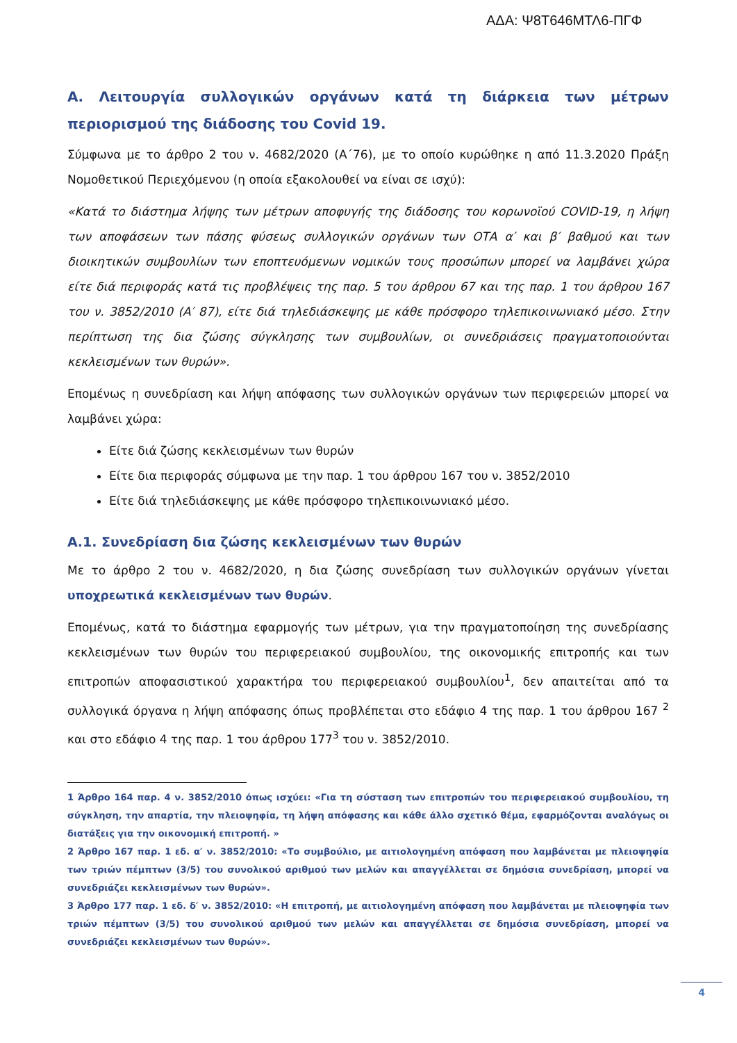ΑΔΑ: Ψ8Τ646ΜΤΛ6-ΠΓΦ
Α. Λειτουργία συλλογικών οργάνων κατά τη διάρκεια των μέτρων περιορισμού της διάδοσης του Covid 19.
Σύμφωνα με το άρθρο 2 του ν. 4682/2020 (Α΄76), με το οποίο κυρώθηκε η από 11.3.2020 Πράξη Νομοθετικού Περιεχόμενου (η οποία εξακολουθεί να είναι σε ισχύ):
«Κατά το διάστημα λήψης των μέτρων αποφυγής της διάδοσης του κορωνοϊού COVID-19, η λήψη των αποφάσεων των πάσης φύσεως συλλογικών οργάνων των ΟΤΑ α′ και β′ βαθμού και των διοικητικών συμβουλίων των εποπτευόμενων νομικών τους προσώπων μπορεί να λαμβάνει χώρα είτε διά περιφοράς κατά τις προβλέψεις της παρ. 5 του άρθρου 67 και της παρ. 1 του άρθρου 167 του ν. 3852/2010 (Α′ 87), είτε διά τηλεδιάσκεψης με κάθε πρόσφορο τηλεπικοινωνιακό μέσο. Στην περίπτωση της δια ζώσης σύγκλησης των συμβουλίων, οι συνεδριάσεις πραγματοποιούνται κεκλεισμένων των θυρών».
Επομένως η συνεδρίαση και λήψη απόφασης των συλλογικών οργάνων των περιφερειών μπορεί να λαμβάνει χώρα:
Είτε διά ζώσης κεκλεισμένων των θυρών
Είτε δια περιφοράς σύμφωνα με την παρ. 1 του άρθρου 167 του ν. 3852/2010
Είτε διά τηλεδιάσκεψης με κάθε πρόσφορο τηλεπικοινωνιακό μέσο.
Α.1. Συνεδρίαση δια ζώσης κεκλεισμένων των θυρών
Με το άρθρο 2 του ν. 4682/2020, η δια ζώσης συνεδρίαση των συλλογικών οργάνων γίνεται υποχρεωτικά κεκλεισμένων των θυρών.
Επομένως, κατά το διάστημα εφαρμογής των μέτρων, για την πραγματοποίηση της συνεδρίασης κεκλεισμένων των θυρών του περιφερειακού συμβουλίου, της οικονομικής επιτροπής και των επιτροπών αποφασιστικού χαρακτήρα του περιφερειακού συμβουλίου<sup>1</sup>, δεν απαιτείται από τα συλλογικά όργανα η λήψη απόφασης όπως προβλέπεται στο εδάφιο 4 της παρ. 1 του άρθρου 167 <sup>2</sup> και στο εδάφιο 4 της παρ. 1 του άρθρου 177<sup>3</sup> του ν. 3852/2010.
1 Άρθρο 164 παρ. 4 ν. 3852/2010 όπως ισχύει: «Για τη σύσταση των επιτροπών του περιφερειακού συμβουλίου, τη σύγκληση, την απαρτία, την πλειοψηφία, τη λήψη απόφασης και κάθε άλλο σχετικό θέμα, εφαρμόζονται αναλόγως οι διατάξεις για την οικονομική επιτροπή. »
2 Άρθρο 167 παρ. 1 εδ. α′ ν. 3852/2010: «Το συμβούλιο, με αιτιολογημένη απόφαση που λαμβάνεται με πλειοψηφία των τριών πέμπτων (3/5) του συνολικού αριθμού των μελών και απαγγέλλεται σε δημόσια συνεδρίαση, μπορεί να συνεδριάζει κεκλεισμένων των θυρών».
3 Άρθρο 177 παρ. 1 εδ. δ′ ν. 3852/2010: «Η επιτροπή, με αιτιολογημένη απόφαση που λαμβάνεται με πλειοψηφία των τριών πέμπτων (3/5) του συνολικού αριθμού των μελών και απαγγέλλεται σε δημόσια συνεδρίαση, μπορεί να συνεδριάζει κεκλεισμένων των θυρών».
4